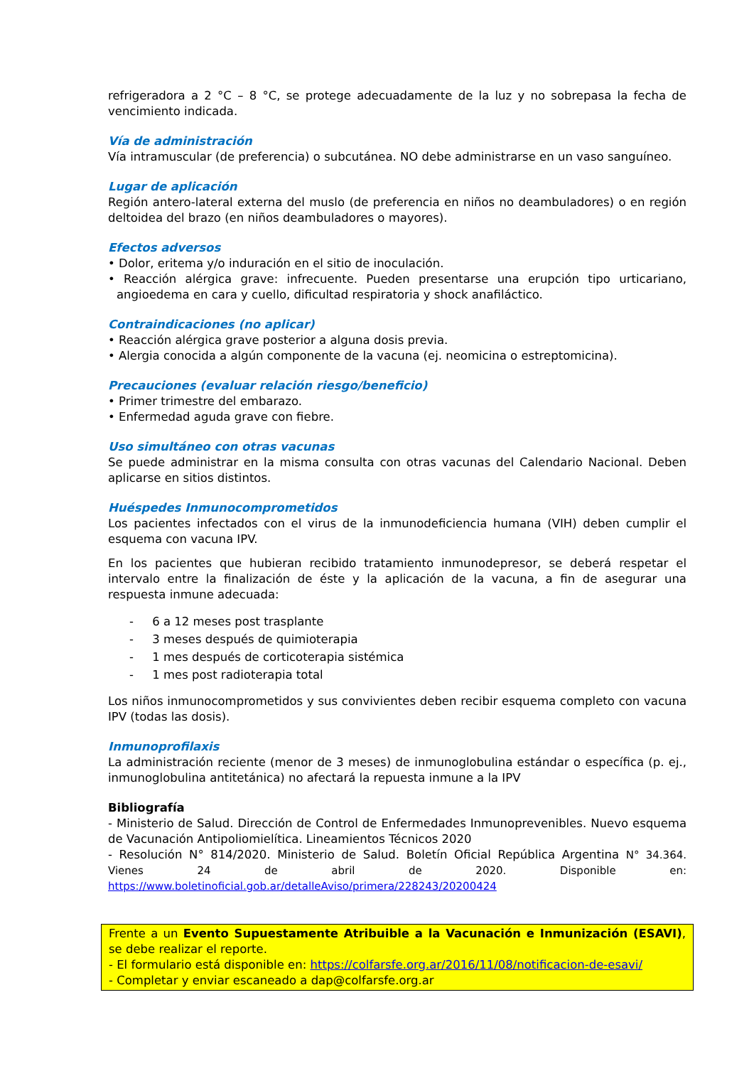refrigeradora a 2 °C – 8 °C, se protege adecuadamente de la luz y no sobrepasa la fecha de vencimiento indicada.
Vía de administración
Vía intramuscular (de preferencia) o subcutánea. NO debe administrarse en un vaso sanguíneo.
Lugar de aplicación
Región antero-lateral externa del muslo (de preferencia en niños no deambuladores) o en región deltoidea del brazo (en niños deambuladores o mayores).
Efectos adversos
• Dolor, eritema y/o induración en el sitio de inoculación.
• Reacción alérgica grave: infrecuente. Pueden presentarse una erupción tipo urticariano, angioedema en cara y cuello, dificultad respiratoria y shock anafiláctico.
Contraindicaciones (no aplicar)
• Reacción alérgica grave posterior a alguna dosis previa.
• Alergia conocida a algún componente de la vacuna (ej. neomicina o estreptomicina).
Precauciones (evaluar relación riesgo/beneficio)
• Primer trimestre del embarazo.
• Enfermedad aguda grave con fiebre.
Uso simultáneo con otras vacunas
Se puede administrar en la misma consulta con otras vacunas del Calendario Nacional. Deben aplicarse en sitios distintos.
Huéspedes Inmunocomprometidos
Los pacientes infectados con el virus de la inmunodeficiencia humana (VIH) deben cumplir el esquema con vacuna IPV.
En los pacientes que hubieran recibido tratamiento inmunodepresor, se deberá respetar el intervalo entre la finalización de éste y la aplicación de la vacuna, a fin de asegurar una respuesta inmune adecuada:
- 6 a 12 meses post trasplante
- 3 meses después de quimioterapia
- 1 mes después de corticoterapia sistémica
- 1 mes post radioterapia total
Los niños inmunocomprometidos y sus convivientes deben recibir esquema completo con vacuna IPV (todas las dosis).
Inmunoprofilaxis
La administración reciente (menor de 3 meses) de inmunoglobulina estándar o específica (p. ej., inmunoglobulina antitetánica) no afectará la repuesta inmune a la IPV
Bibliografía
- Ministerio de Salud. Dirección de Control de Enfermedades Inmunoprevenibles. Nuevo esquema de Vacunación Antipoliomielítica. Lineamientos Técnicos 2020
- Resolución N° 814/2020. Ministerio de Salud. Boletín Oficial República Argentina N° 34.364. Vienes 24 de abril de 2020. Disponible en: https://www.boletinoficial.gob.ar/detalleAviso/primera/228243/20200424
Frente a un Evento Supuestamente Atribuible a la Vacunación e Inmunización (ESAVI), se debe realizar el reporte.
- El formulario está disponible en: https://colfarsfe.org.ar/2016/11/08/notificacion-de-esavi/
- Completar y enviar escaneado a dap@colfarsfe.org.ar